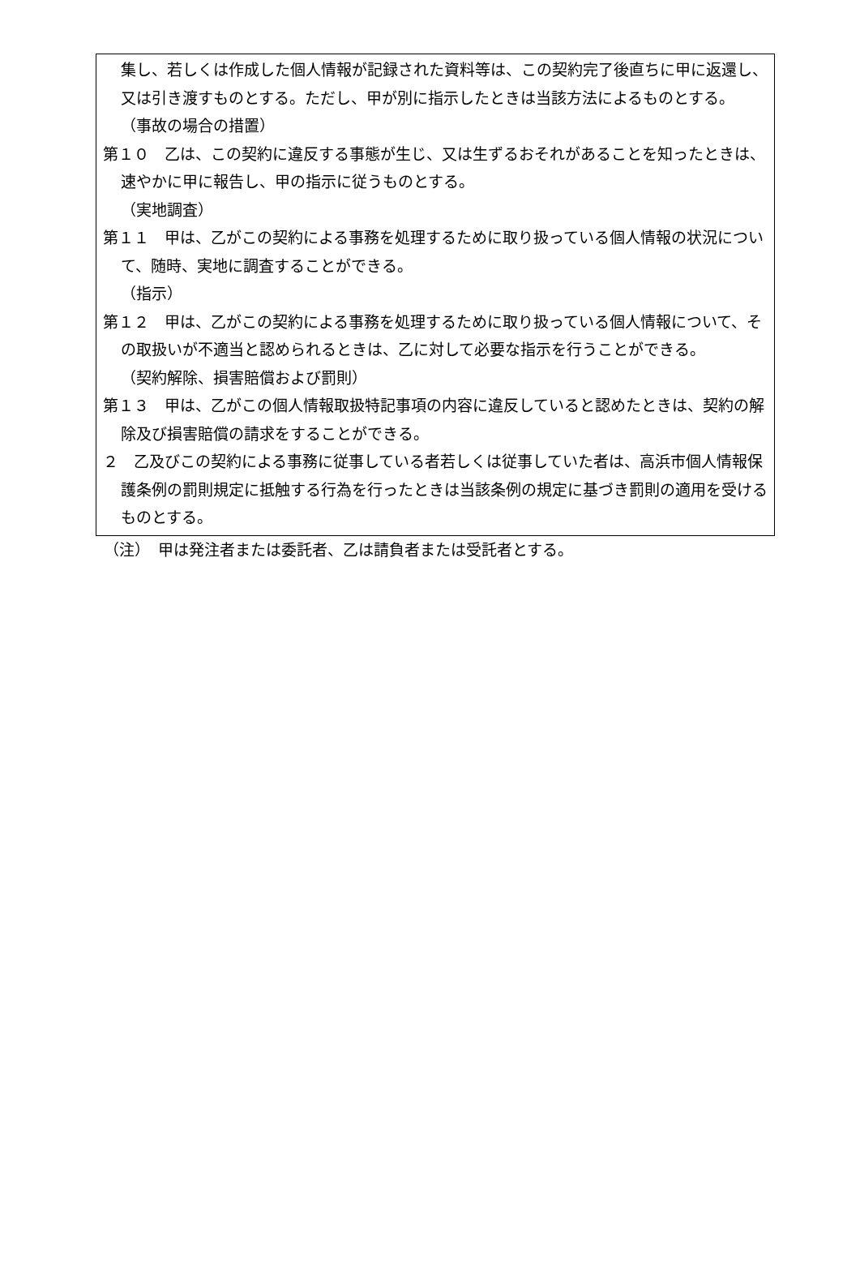集し、若しくは作成した個人情報が記録された資料等は、この契約完了後直ちに甲に返還し、又は引き渡すものとする。ただし、甲が別に指示したときは当該方法によるものとする。
（事故の場合の措置）
第１０　乙は、この契約に違反する事態が生じ、又は生ずるおそれがあることを知ったときは、速やかに甲に報告し、甲の指示に従うものとする。
（実地調査）
第１１　甲は、乙がこの契約による事務を処理するために取り扱っている個人情報の状況について、随時、実地に調査することができる。
（指示）
第１２　甲は、乙がこの契約による事務を処理するために取り扱っている個人情報について、その取扱いが不適当と認められるときは、乙に対して必要な指示を行うことができる。
（契約解除、損害賠償および罰則）
第１３　甲は、乙がこの個人情報取扱特記事項の内容に違反していると認めたときは、契約の解除及び損害賠償の請求をすることができる。
２　乙及びこの契約による事務に従事している者若しくは従事していた者は、高浜市個人情報保護条例の罰則規定に抵触する行為を行ったときは当該条例の規定に基づき罰則の適用を受けるものとする。
（注）　甲は発注者または委託者、乙は請負者または受託者とする。